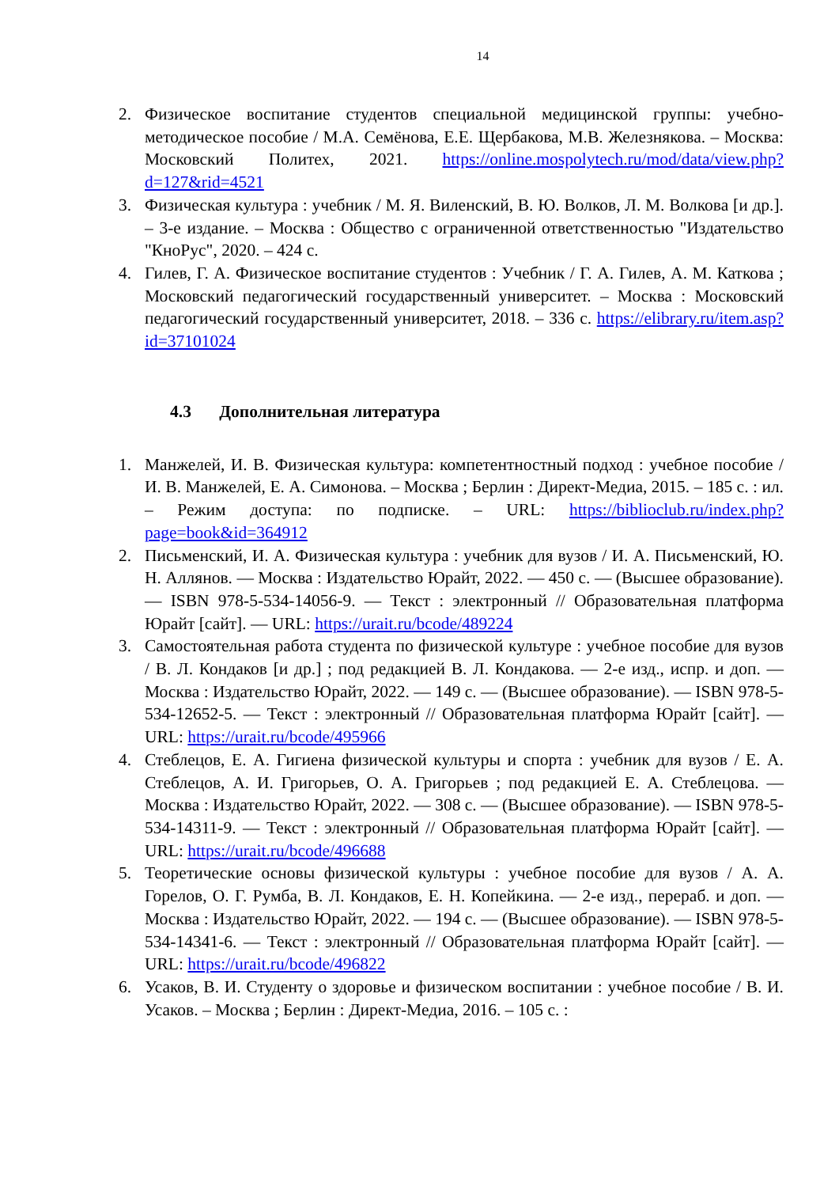14
2. Физическое воспитание студентов специальной медицинской группы: учебно-методическое пособие / М.А. Семёнова, Е.Е. Щербакова, М.В. Железнякова. – Москва: Московский Политех, 2021. https://online.mospolytech.ru/mod/data/view.php?d=127&rid=4521
3. Физическая культура : учебник / М. Я. Виленский, В. Ю. Волков, Л. М. Волкова [и др.]. – 3-е издание. – Москва : Общество с ограниченной ответственностью "Издательство "КноРус", 2020. – 424 с.
4. Гилев, Г. А. Физическое воспитание студентов : Учебник / Г. А. Гилев, А. М. Каткова ; Московский педагогический государственный университет. – Москва : Московский педагогический государственный университет, 2018. – 336 с. https://elibrary.ru/item.asp?id=37101024
4.3 Дополнительная литература
1. Манжелей, И. В. Физическая культура: компетентностный подход : учебное пособие / И. В. Манжелей, Е. А. Симонова. – Москва ; Берлин : Директ-Медиа, 2015. – 185 с. : ил. – Режим доступа: по подписке. – URL: https://biblioclub.ru/index.php?page=book&id=364912
2. Письменский, И. А. Физическая культура : учебник для вузов / И. А. Письменский, Ю. Н. Аллянов. — Москва : Издательство Юрайт, 2022. — 450 с. — (Высшее образование). — ISBN 978-5-534-14056-9. — Текст : электронный // Образовательная платформа Юрайт [сайт]. — URL: https://urait.ru/bcode/489224
3. Самостоятельная работа студента по физической культуре : учебное пособие для вузов / В. Л. Кондаков [и др.] ; под редакцией В. Л. Кондакова. — 2-е изд., испр. и доп. — Москва : Издательство Юрайт, 2022. — 149 с. — (Высшее образование). — ISBN 978-5-534-12652-5. — Текст : электронный // Образовательная платформа Юрайт [сайт]. — URL: https://urait.ru/bcode/495966
4. Стеблецов, Е. А. Гигиена физической культуры и спорта : учебник для вузов / Е. А. Стеблецов, А. И. Григорьев, О. А. Григорьев ; под редакцией Е. А. Стеблецова. — Москва : Издательство Юрайт, 2022. — 308 с. — (Высшее образование). — ISBN 978-5-534-14311-9. — Текст : электронный // Образовательная платформа Юрайт [сайт]. — URL: https://urait.ru/bcode/496688
5. Теоретические основы физической культуры : учебное пособие для вузов / А. А. Горелов, О. Г. Румба, В. Л. Кондаков, Е. Н. Копейкина. — 2-е изд., перераб. и доп. — Москва : Издательство Юрайт, 2022. — 194 с. — (Высшее образование). — ISBN 978-5-534-14341-6. — Текст : электронный // Образовательная платформа Юрайт [сайт]. — URL: https://urait.ru/bcode/496822
6. Усаков, В. И. Студенту о здоровье и физическом воспитании : учебное пособие / В. И. Усаков. – Москва ; Берлин : Директ-Медиа, 2016. – 105 с. :